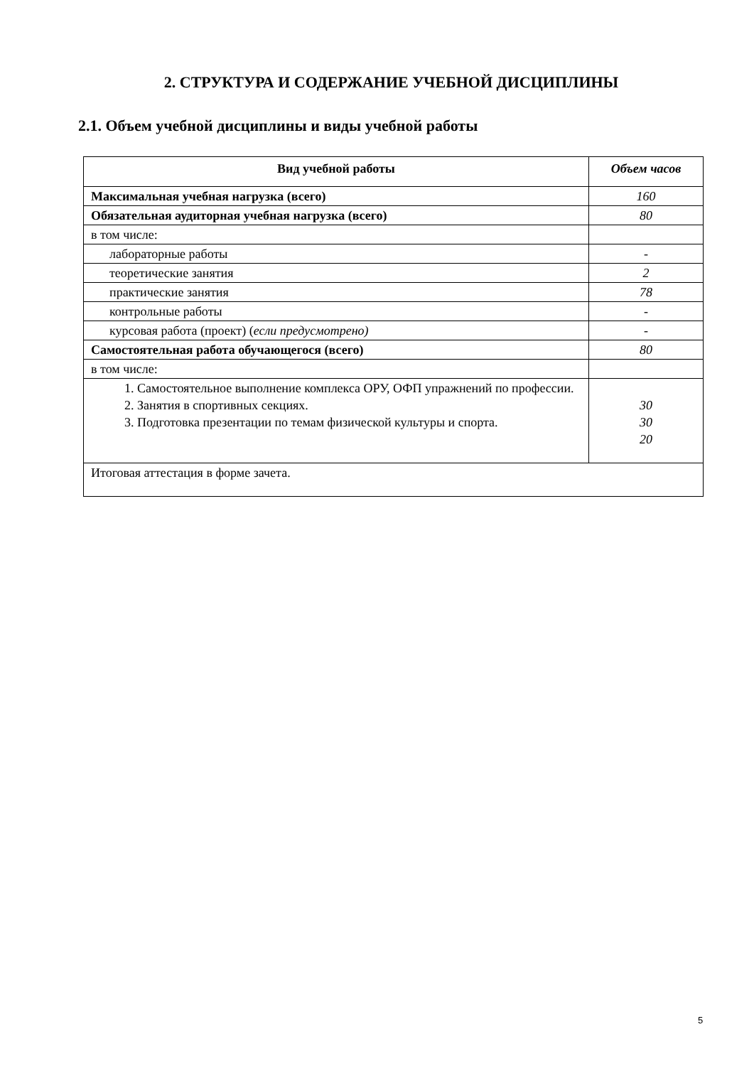2. СТРУКТУРА И СОДЕРЖАНИЕ УЧЕБНОЙ ДИСЦИПЛИНЫ
2.1. Объем учебной дисциплины и виды учебной работы
| Вид учебной работы | Объем часов |
| --- | --- |
| Максимальная учебная нагрузка (всего) | 160 |
| Обязательная аудиторная учебная нагрузка (всего) | 80 |
| в том числе: | |
| лабораторные работы | - |
| теоретические занятия | 2 |
| практические занятия | 78 |
| контрольные работы | - |
| курсовая работа (проект) ( если предусмотрено) | - |
| Самостоятельная работа обучающегося (всего) | 80 |
| в том числе: | |
| 1. Самостоятельное выполнение комплекса ОРУ, ОФП упражнений по профессии. 2. Занятия в спортивных секциях. 3. Подготовка презентации по темам физической культуры и спорта. | 30 30 20 |
| Итоговая аттестация в форме зачета. | |
5